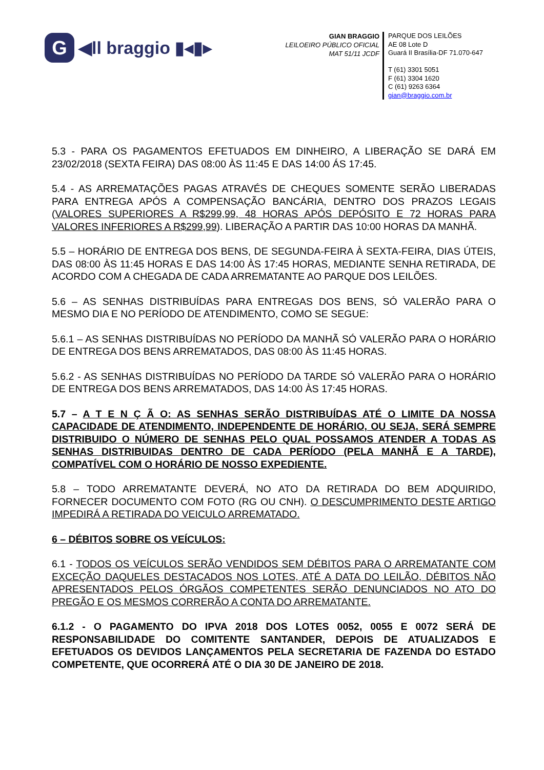G
◀ll braggio ▮◂▮▸
GIAN BRAGGIO
LEILOEIRO PÚBLICO OFICIAL
MAT 51/11 JCDF
PARQUE DOS LEILÕES
AE 08 Lote D
Guará II Brasília-DF 71.070-647
T (61) 3301 5051
F (61) 3304 1620
C (61) 9263 6364
gian@braggio.com.br
5.3 - PARA OS PAGAMENTOS EFETUADOS EM DINHEIRO, A LIBERAÇÃO SE DARÁ EM 23/02/2018 (SEXTA FEIRA) DAS 08:00 ÀS 11:45 E DAS 14:00 ÁS 17:45.
5.4 - AS ARREMATAÇÕES PAGAS ATRAVÉS DE CHEQUES SOMENTE SERÃO LIBERADAS PARA ENTREGA APÓS A COMPENSAÇÃO BANCÁRIA, DENTRO DOS PRAZOS LEGAIS (VALORES SUPERIORES A R$299,99, 48 HORAS APÓS DEPÓSITO E 72 HORAS PARA VALORES INFERIORES A R$299,99). LIBERAÇÃO A PARTIR DAS 10:00 HORAS DA MANHÃ.
5.5 – HORÁRIO DE ENTREGA DOS BENS, DE SEGUNDA-FEIRA À SEXTA-FEIRA, DIAS ÚTEIS, DAS 08:00 ÀS 11:45 HORAS E DAS 14:00 ÀS 17:45 HORAS, MEDIANTE SENHA RETIRADA, DE ACORDO COM A CHEGADA DE CADA ARREMATANTE AO PARQUE DOS LEILÕES.
5.6 – AS SENHAS DISTRIBUÍDAS PARA ENTREGAS DOS BENS, SÓ VALERÃO PARA O MESMO DIA E NO PERÍODO DE ATENDIMENTO, COMO SE SEGUE:
5.6.1 – AS SENHAS DISTRIBUÍDAS NO PERÍODO DA MANHÃ SÓ VALERÃO PARA O HORÁRIO DE ENTREGA DOS BENS ARREMATADOS, DAS 08:00 ÀS 11:45 HORAS.
5.6.2 - AS SENHAS DISTRIBUÍDAS NO PERÍODO DA TARDE SÓ VALERÃO PARA O HORÁRIO DE ENTREGA DOS BENS ARREMATADOS, DAS 14:00 ÀS 17:45 HORAS.
5.7 – A T E N Ç Ã O: AS SENHAS SERÃO DISTRIBUÍDAS ATÉ O LIMITE DA NOSSA CAPACIDADE DE ATENDIMENTO, INDEPENDENTE DE HORÁRIO, OU SEJA, SERÁ SEMPRE DISTRIBUIDO O NÚMERO DE SENHAS PELO QUAL POSSAMOS ATENDER A TODAS AS SENHAS DISTRIBUIDAS DENTRO DE CADA PERÍODO (PELA MANHÃ E A TARDE), COMPATÍVEL COM O HORÁRIO DE NOSSO EXPEDIENTE.
5.8 – TODO ARREMATANTE DEVERÁ, NO ATO DA RETIRADA DO BEM ADQUIRIDO, FORNECER DOCUMENTO COM FOTO (RG OU CNH). O DESCUMPRIMENTO DESTE ARTIGO IMPEDIRÁ A RETIRADA DO VEICULO ARREMATADO.
6 – DÉBITOS SOBRE OS VEÍCULOS:
6.1 - TODOS OS VEÍCULOS SERÃO VENDIDOS SEM DÉBITOS PARA O ARREMATANTE COM EXCEÇÃO DAQUELES DESTACADOS NOS LOTES, ATÉ A DATA DO LEILÃO, DÉBITOS NÃO APRESENTADOS PELOS ÓRGÃOS COMPETENTES SERÃO DENUNCIADOS NO ATO DO PREGÃO E OS MESMOS CORRERÃO A CONTA DO ARREMATANTE.
6.1.2 - O PAGAMENTO DO IPVA 2018 DOS LOTES 0052, 0055 E 0072 SERÁ DE RESPONSABILIDADE DO COMITENTE SANTANDER, DEPOIS DE ATUALIZADOS E EFETUADOS OS DEVIDOS LANÇAMENTOS PELA SECRETARIA DE FAZENDA DO ESTADO COMPETENTE, QUE OCORRERÁ ATÉ O DIA 30 DE JANEIRO DE 2018.